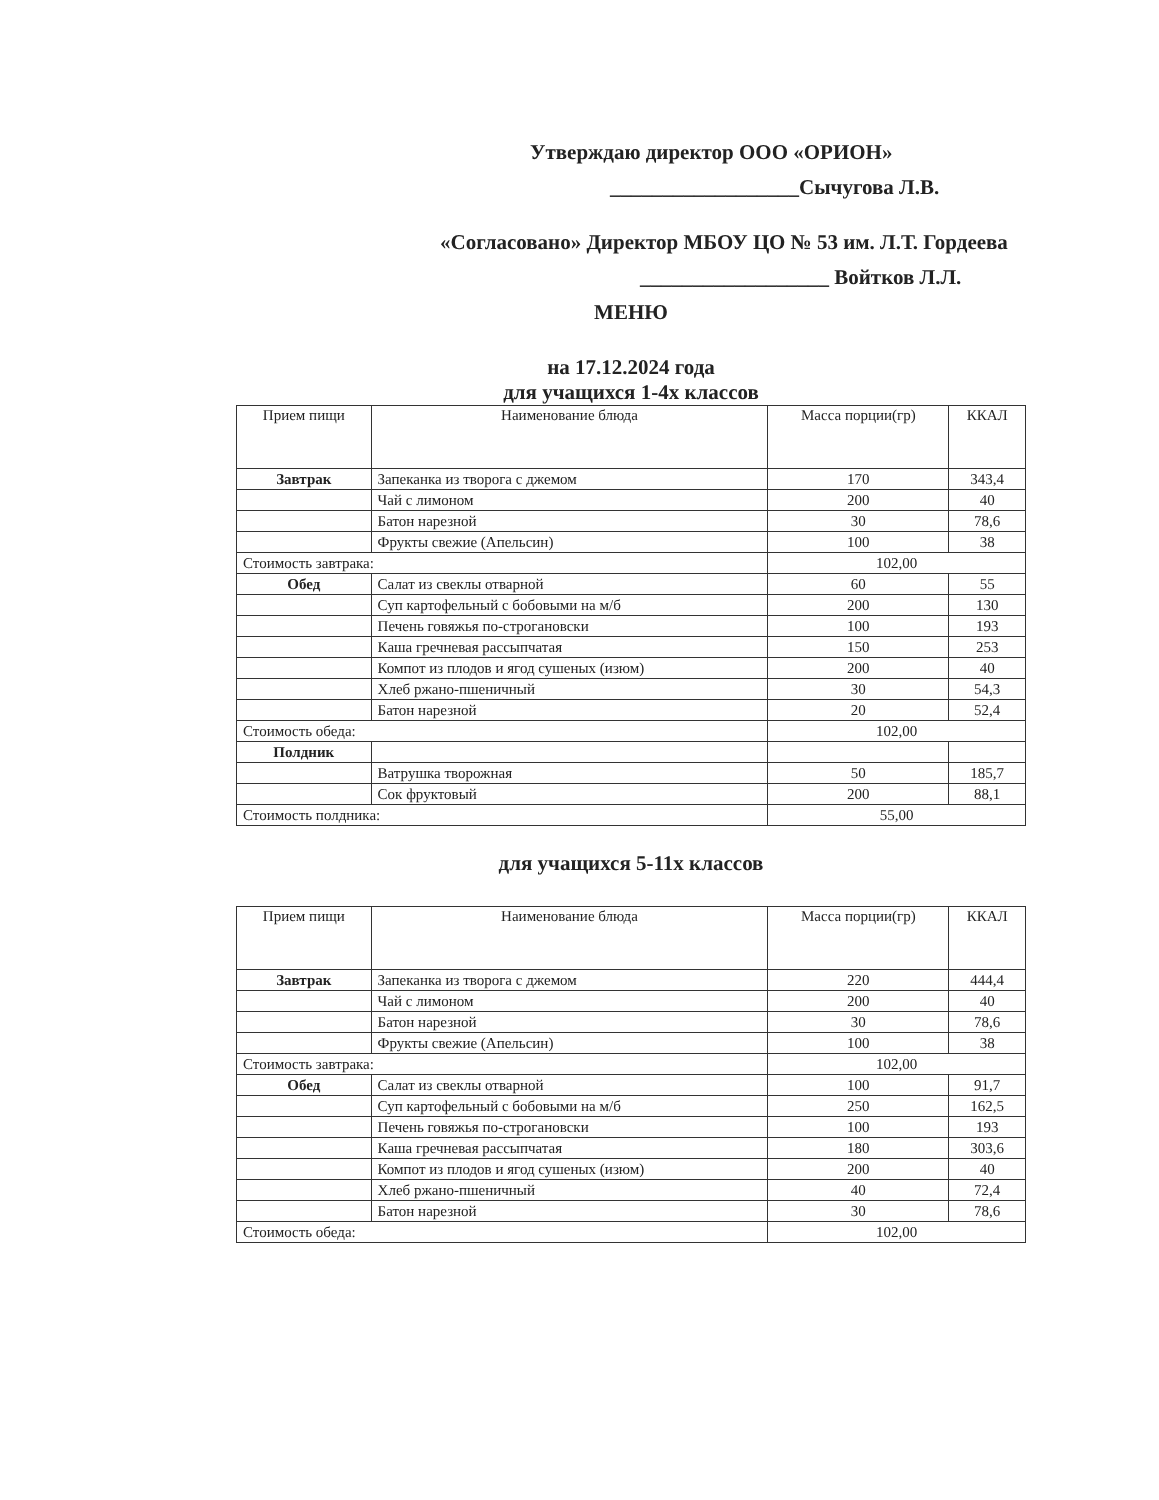Утверждаю директор ООО «ОРИОН»
__________________Сычугова Л.В.
«Согласовано» Директор МБОУ ЦО № 53 им. Л.Т. Гордеева
__________________ Войтков Л.Л.
МЕНЮ
на 17.12.2024 года
для учащихся 1-4х классов
| Прием пищи | Наименование блюда | Масса порции(гр) | ККАЛ |
| --- | --- | --- | --- |
| Завтрак | Запеканка из творога с джемом | 170 | 343,4 |
| | Чай с лимоном | 200 | 40 |
| | Батон нарезной | 30 | 78,6 |
| | Фрукты свежие (Апельсин) | 100 | 38 |
| Стоимость завтрака: | | 102,00 | |
| Обед | Салат из свеклы отварной | 60 | 55 |
| | Суп картофельный с бобовыми на м/б | 200 | 130 |
| | Печень говяжья по-строгановски | 100 | 193 |
| | Каша гречневая рассыпчатая | 150 | 253 |
| | Компот из плодов и ягод сушеных (изюм) | 200 | 40 |
| | Хлеб ржано-пшеничный | 30 | 54,3 |
| | Батон нарезной | 20 | 52,4 |
| Стоимость обеда: | | 102,00 | |
| Полдник | | | |
| | Ватрушка творожная | 50 | 185,7 |
| | Сок фруктовый | 200 | 88,1 |
| Стоимость полдника: | | 55,00 | |
для учащихся 5-11х классов
| Прием пищи | Наименование блюда | Масса порции(гр) | ККАЛ |
| --- | --- | --- | --- |
| Завтрак | Запеканка из творога с джемом | 220 | 444,4 |
| | Чай с лимоном | 200 | 40 |
| | Батон нарезной | 30 | 78,6 |
| | Фрукты свежие (Апельсин) | 100 | 38 |
| Стоимость завтрака: | | 102,00 | |
| Обед | Салат из свеклы отварной | 100 | 91,7 |
| | Суп картофельный с бобовыми на м/б | 250 | 162,5 |
| | Печень говяжья по-строгановски | 100 | 193 |
| | Каша гречневая рассыпчатая | 180 | 303,6 |
| | Компот из плодов и ягод сушеных (изюм) | 200 | 40 |
| | Хлеб ржано-пшеничный | 40 | 72,4 |
| | Батон нарезной | 30 | 78,6 |
| Стоимость обеда: | | 102,00 | |